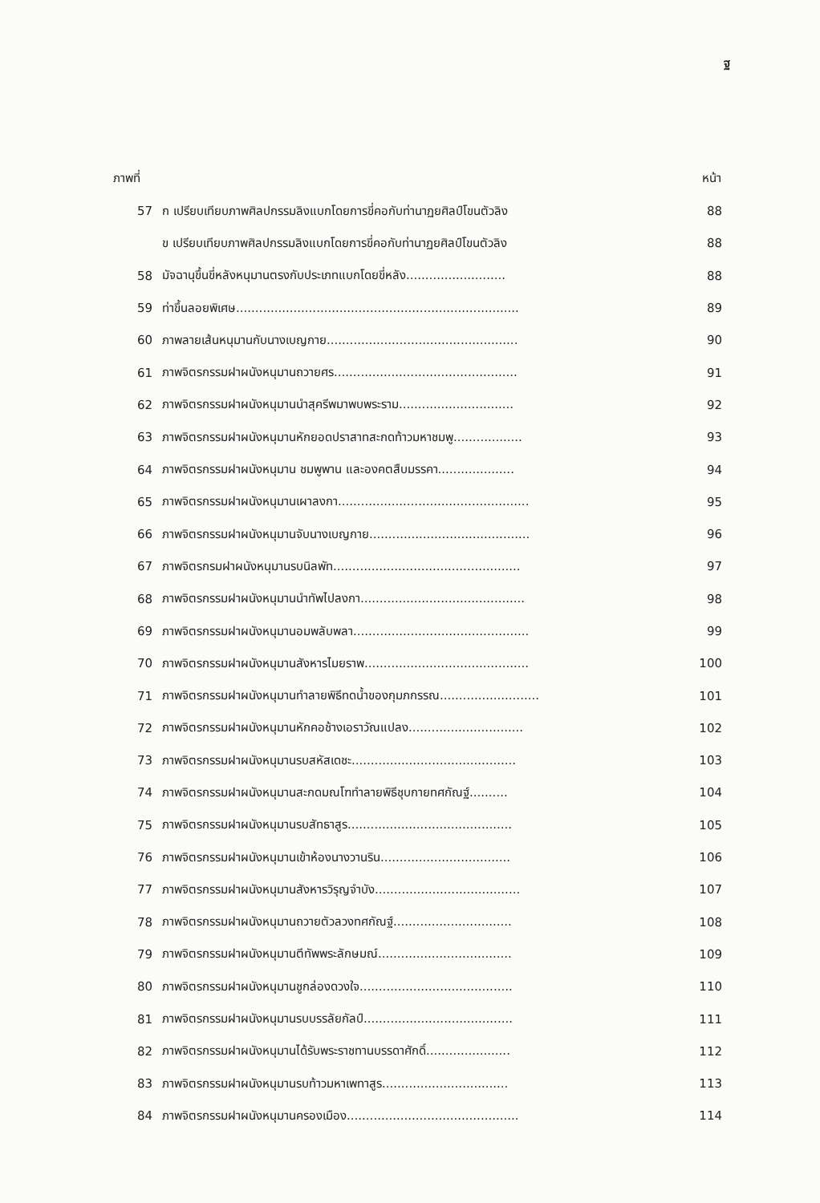ฐ
| ภาพที่ | | หน้า |
| --- | --- | --- |
| 57 | ก เปรียบเทียบภาพศิลปกรรมลิงแบกโดยการขี่คอกับท่านาฏยศิลป์โขนตัวลิง | 88 |
| | ข เปรียบเทียบภาพศิลปกรรมลิงแบกโดยการขี่คอกับท่านาฏยศิลป์โขนตัวลิง | 88 |
| 58 | มัจฉานุขึ้นขี่หลังหนุมานตรงกับประเภทแบกโดยขี่หลัง.......................... | 88 |
| 59 | ท่าขึ้นลอยพิเศษ.......................................................................... | 89 |
| 60 | ภาพลายเส้นหนุมานกับนางเบญกาย.................................................. | 90 |
| 61 | ภาพจิตรกรรมฝาผนังหนุมานถวายศร................................................ | 91 |
| 62 | ภาพจิตรกรรมฝาผนังหนุมานนำสุครีพมาพบพระราม.............................. | 92 |
| 63 | ภาพจิตรกรรมฝาผนังหนุมานหักยอดปราสาทสะกดท้าวมหาชมพู.................. | 93 |
| 64 | ภาพจิตรกรรมฝาผนังหนุมาน ชมพูพาน และองคตสืบมรรคา.................... | 94 |
| 65 | ภาพจิตรกรรมฝาผนังหนุมานเผาลงกา.................................................. | 95 |
| 66 | ภาพจิตรกรรมฝาผนังหนุมานจับนางเบญกาย.......................................... | 96 |
| 67 | ภาพจิตรกรมฝาผนังหนุมานรบนิลพัท................................................. | 97 |
| 68 | ภาพจิตรกรรมฝาผนังหนุมานนำทัพไปลงกา........................................... | 98 |
| 69 | ภาพจิตรกรรมฝาผนังหนุมานอมพลับพลา.............................................. | 99 |
| 70 | ภาพจิตรกรรมฝาผนังหนุมานสังหารไมยราพ........................................... | 100 |
| 71 | ภาพจิตรกรรมฝาผนังหนุมานทำลายพิธีทดน้ำของกุมภกรรณ.......................... | 101 |
| 72 | ภาพจิตรกรรมฝาผนังหนุมานหักคอช้างเอราวัณแปลง.............................. | 102 |
| 73 | ภาพจิตรกรรมฝาผนังหนุมานรบสหัสเดชะ........................................... | 103 |
| 74 | ภาพจิตรกรรมฝาผนังหนุมานสะกดมณโฑทำลายพิธีชุบกายทศกัณฐ์.......... | 104 |
| 75 | ภาพจิตรกรรมฝาผนังหนุมานรบสัทธาสูร........................................... | 105 |
| 76 | ภาพจิตรกรรมฝาผนังหนุมานเข้าห้องนางวานริน.................................. | 106 |
| 77 | ภาพจิตรกรรมฝาผนังหนุมานสังหารวิรุญจำบัง...................................... | 107 |
| 78 | ภาพจิตรกรรมฝาผนังหนุมานถวายตัวลวงทศกัณฐ์............................... | 108 |
| 79 | ภาพจิตรกรรมฝาผนังหนุมานตีทัพพระลักษมณ์................................... | 109 |
| 80 | ภาพจิตรกรรมฝาผนังหนุมานชูกล่องดวงใจ........................................ | 110 |
| 81 | ภาพจิตรกรรมฝาผนังหนุมานรบบรรลัยกัลป์....................................... | 111 |
| 82 | ภาพจิตรกรรมฝาผนังหนุมานได้รับพระราชทานบรรดาศักดิ์...................... | 112 |
| 83 | ภาพจิตรกรรมฝาผนังหนุมานรบท้าวมหาเพทาสูร................................. | 113 |
| 84 | ภาพจิตรกรรมฝาผนังหนุมานครองเมือง............................................. | 114 |